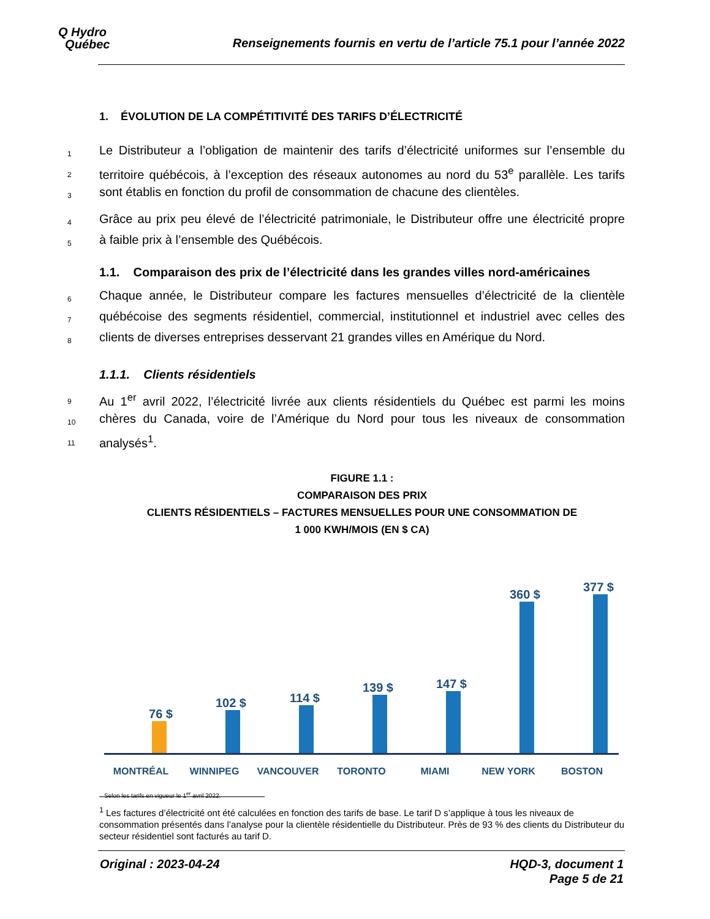Q Hydro
Québec
Renseignements fournis en vertu de l’article 75.1 pour l’année 2022
1. ÉVOLUTION DE LA COMPÉTITIVITÉ DES TARIFS D’ÉLECTRICITÉ
1 Le Distributeur a l’obligation de maintenir des tarifs d’électricité uniformes sur l’ensemble du
2 territoire québécois, à l’exception des réseaux autonomes au nord du 53<sup>e</sup> parallèle. Les tarifs
3 sont établis en fonction du profil de consommation de chacune des clientèles.
4 Grâce au prix peu élevé de l’électricité patrimoniale, le Distributeur offre une électricité propre
5 à faible prix à l’ensemble des Québécois.
1.1. Comparaison des prix de l’électricité dans les grandes villes nord-américaines
6 Chaque année, le Distributeur compare les factures mensuelles d’électricité de la clientèle
7 québécoise des segments résidentiel, commercial, institutionnel et industriel avec celles des
8 clients de diverses entreprises desservant 21 grandes villes en Amérique du Nord.
1.1.1. Clients résidentiels
9 Au 1<sup>er</sup> avril 2022, l’électricité livrée aux clients résidentiels du Québec est parmi les moins
10 chères du Canada, voire de l’Amérique du Nord pour tous les niveaux de consommation
11 analysés<sup>1</sup>.
FIGURE 1.1 :
COMPARAISON DES PRIX
CLIENTS RÉSIDENTIELS – FACTURES MENSUELLES POUR UNE CONSOMMATION DE
1 000 KWH/MOIS (EN $ CA)
76 $
102 $
114 $
139 $
147 $
360 $
377 $
MONTRÉAL WINNIPEG VANCOUVER TORONTO MIAMI NEW YORK BOSTON
Selon les tarifs en vigueur le 1<sup>er</sup> avril 2022.
<sup>1</sup> Les factures d’électricité ont été calculées en fonction des tarifs de base. Le tarif D s’applique à tous les niveaux de consommation présentés dans l’analyse pour la clientèle résidentielle du Distributeur. Près de 93 % des clients du Distributeur du secteur résidentiel sont facturés au tarif D.
Original : 2023-04-24 HQD-3, document 1
Page 5 de 21